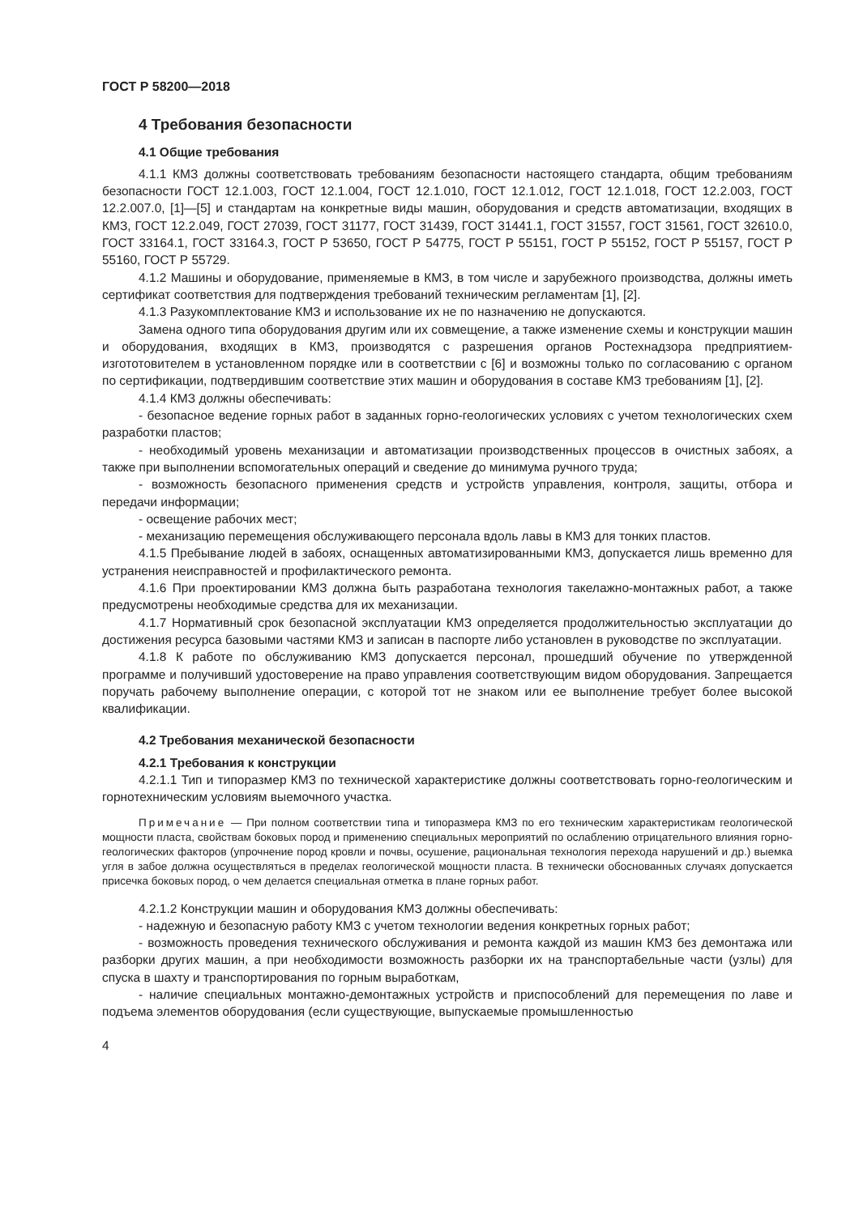ГОСТ Р 58200—2018
4 Требования безопасности
4.1 Общие требования
4.1.1 КМЗ должны соответствовать требованиям безопасности настоящего стандарта, общим требованиям безопасности ГОСТ 12.1.003, ГОСТ 12.1.004, ГОСТ 12.1.010, ГОСТ 12.1.012, ГОСТ 12.1.018, ГОСТ 12.2.003, ГОСТ 12.2.007.0, [1]—[5] и стандартам на конкретные виды машин, оборудования и средств автоматизации, входящих в КМЗ, ГОСТ 12.2.049, ГОСТ 27039, ГОСТ 31177, ГОСТ 31439, ГОСТ 31441.1, ГОСТ 31557, ГОСТ 31561, ГОСТ 32610.0, ГОСТ 33164.1, ГОСТ 33164.3, ГОСТ Р 53650, ГОСТ Р 54775, ГОСТ Р 55151, ГОСТ Р 55152, ГОСТ Р 55157, ГОСТ Р 55160, ГОСТ Р 55729.
4.1.2 Машины и оборудование, применяемые в КМЗ, в том числе и зарубежного производства, должны иметь сертификат соответствия для подтверждения требований техническим регламентам [1], [2].
4.1.3 Разукомплектование КМЗ и использование их не по назначению не допускаются.
Замена одного типа оборудования другим или их совмещение, а также изменение схемы и конструкции машин и оборудования, входящих в КМЗ, производятся с разрешения органов Ростехнадзора предприятием-изгототовителем в установленном порядке или в соответствии с [6] и возможны только по согласованию с органом по сертификации, подтвердившим соответствие этих машин и оборудования в составе КМЗ требованиям [1], [2].
4.1.4 КМЗ должны обеспечивать:
- безопасное ведение горных работ в заданных горно-геологических условиях с учетом технологических схем разработки пластов;
- необходимый уровень механизации и автоматизации производственных процессов в очистных забоях, а также при выполнении вспомогательных операций и сведение до минимума ручного труда;
- возможность безопасного применения средств и устройств управления, контроля, защиты, отбора и передачи информации;
- освещение рабочих мест;
- механизацию перемещения обслуживающего персонала вдоль лавы в КМЗ для тонких пластов.
4.1.5 Пребывание людей в забоях, оснащенных автоматизированными КМЗ, допускается лишь временно для устранения неисправностей и профилактического ремонта.
4.1.6 При проектировании КМЗ должна быть разработана технология такелажно-монтажных работ, а также предусмотрены необходимые средства для их механизации.
4.1.7 Нормативный срок безопасной эксплуатации КМЗ определяется продолжительностью эксплуатации до достижения ресурса базовыми частями КМЗ и записан в паспорте либо установлен в руководстве по эксплуатации.
4.1.8 К работе по обслуживанию КМЗ допускается персонал, прошедший обучение по утвержденной программе и получивший удостоверение на право управления соответствующим видом оборудования. Запрещается поручать рабочему выполнение операции, с которой тот не знаком или ее выполнение требует более высокой квалификации.
4.2 Требования механической безопасности
4.2.1 Требования к конструкции
4.2.1.1 Тип и типоразмер КМЗ по технической характеристике должны соответствовать горно-геологическим и горнотехническим условиям выемочного участка.
Примечание — При полном соответствии типа и типоразмера КМЗ по его техническим характеристикам геологической мощности пласта, свойствам боковых пород и применению специальных мероприятий по ослаблению отрицательного влияния горно-геологических факторов (упрочнение пород кровли и почвы, осушение, рациональная технология перехода нарушений и др.) выемка угля в забое должна осуществляться в пределах геологической мощности пласта. В технически обоснованных случаях допускается присечка боковых пород, о чем делается специальная отметка в плане горных работ.
4.2.1.2 Конструкции машин и оборудования КМЗ должны обеспечивать:
- надежную и безопасную работу КМЗ с учетом технологии ведения конкретных горных работ;
- возможность проведения технического обслуживания и ремонта каждой из машин КМЗ без демонтажа или разборки других машин, а при необходимости возможность разборки их на транспортабельные части (узлы) для спуска в шахту и транспортирования по горным выработкам,
- наличие специальных монтажно-демонтажных устройств и приспособлений для перемещения по лаве и подъема элементов оборудования (если существующие, выпускаемые промышленностью
4